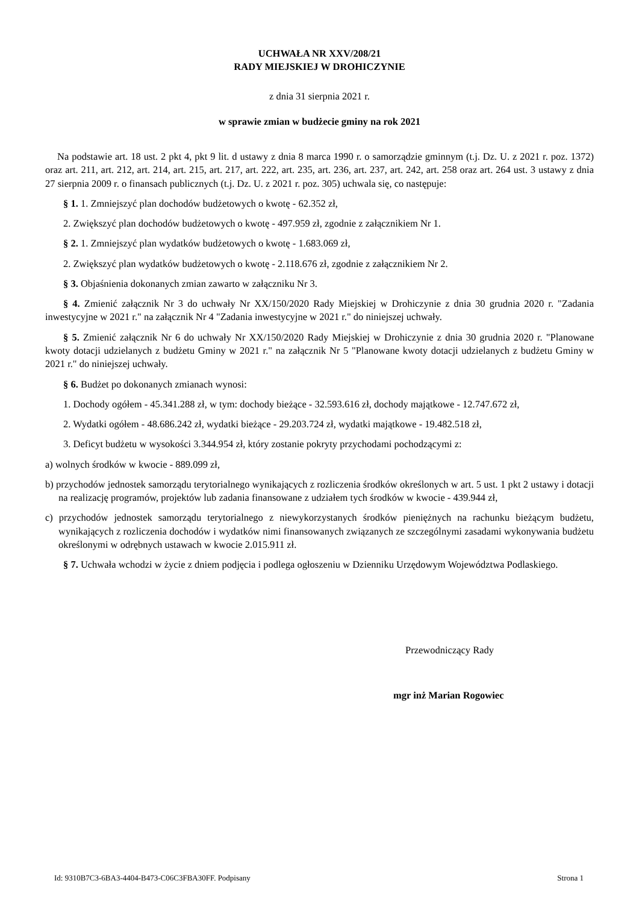UCHWAŁA NR XXV/208/21
RADY MIEJSKIEJ W DROHICZYNIE
z dnia 31 sierpnia 2021 r.
w sprawie zmian w budżecie gminy na rok 2021
Na podstawie art. 18 ust. 2 pkt 4, pkt 9 lit. d ustawy z dnia 8 marca 1990 r. o samorządzie gminnym (t.j. Dz. U. z 2021 r. poz. 1372) oraz art. 211, art. 212, art. 214, art. 215, art. 217, art. 222, art. 235, art. 236, art. 237, art. 242, art. 258 oraz art. 264 ust. 3 ustawy z dnia 27 sierpnia 2009 r. o finansach publicznych (t.j. Dz. U. z 2021 r. poz. 305) uchwala się, co następuje:
§ 1. 1. Zmniejszyć plan dochodów budżetowych o kwotę - 62.352 zł,
2. Zwiększyć plan dochodów budżetowych o kwotę - 497.959 zł, zgodnie z załącznikiem Nr 1.
§ 2. 1. Zmniejszyć plan wydatków budżetowych o kwotę - 1.683.069 zł,
2. Zwiększyć plan wydatków budżetowych o kwotę - 2.118.676 zł, zgodnie z załącznikiem Nr 2.
§ 3. Objaśnienia dokonanych zmian zawarto w załączniku Nr 3.
§ 4. Zmienić załącznik Nr 3 do uchwały Nr XX/150/2020 Rady Miejskiej w Drohiczynie z dnia 30 grudnia 2020 r. "Zadania inwestycyjne w 2021 r." na załącznik Nr 4 "Zadania inwestycyjne w 2021 r." do niniejszej uchwały.
§ 5. Zmienić załącznik Nr 6 do uchwały Nr XX/150/2020 Rady Miejskiej w Drohiczynie z dnia 30 grudnia 2020 r. "Planowane kwoty dotacji udzielanych z budżetu Gminy w 2021 r." na załącznik Nr 5 "Planowane kwoty dotacji udzielanych z budżetu Gminy w 2021 r." do niniejszej uchwały.
§ 6. Budżet po dokonanych zmianach wynosi:
1. Dochody ogółem - 45.341.288 zł, w tym: dochody bieżące - 32.593.616 zł, dochody majątkowe - 12.747.672 zł,
2. Wydatki ogółem - 48.686.242 zł, wydatki bieżące - 29.203.724 zł, wydatki majątkowe - 19.482.518 zł,
3. Deficyt budżetu w wysokości 3.344.954 zł, który zostanie pokryty przychodami pochodzącymi z:
a) wolnych środków w kwocie - 889.099 zł,
b) przychodów jednostek samorządu terytorialnego wynikających z rozliczenia środków określonych w art. 5 ust. 1 pkt 2 ustawy i dotacji na realizację programów, projektów lub zadania finansowane z udziałem tych środków w kwocie - 439.944 zł,
c) przychodów jednostek samorządu terytorialnego z niewykorzystanych środków pieniężnych na rachunku bieżącym budżetu, wynikających z rozliczenia dochodów i wydatków nimi finansowanych związanych ze szczególnymi zasadami wykonywania budżetu określonymi w odrębnych ustawach w kwocie 2.015.911 zł.
§ 7. Uchwała wchodzi w życie z dniem podjęcia i podlega ogłoszeniu w Dzienniku Urzędowym Województwa Podlaskiego.
Przewodniczący Rady
mgr inż Marian Rogowiec
Id: 9310B7C3-6BA3-4404-B473-C06C3FBA30FF. Podpisany Strona 1